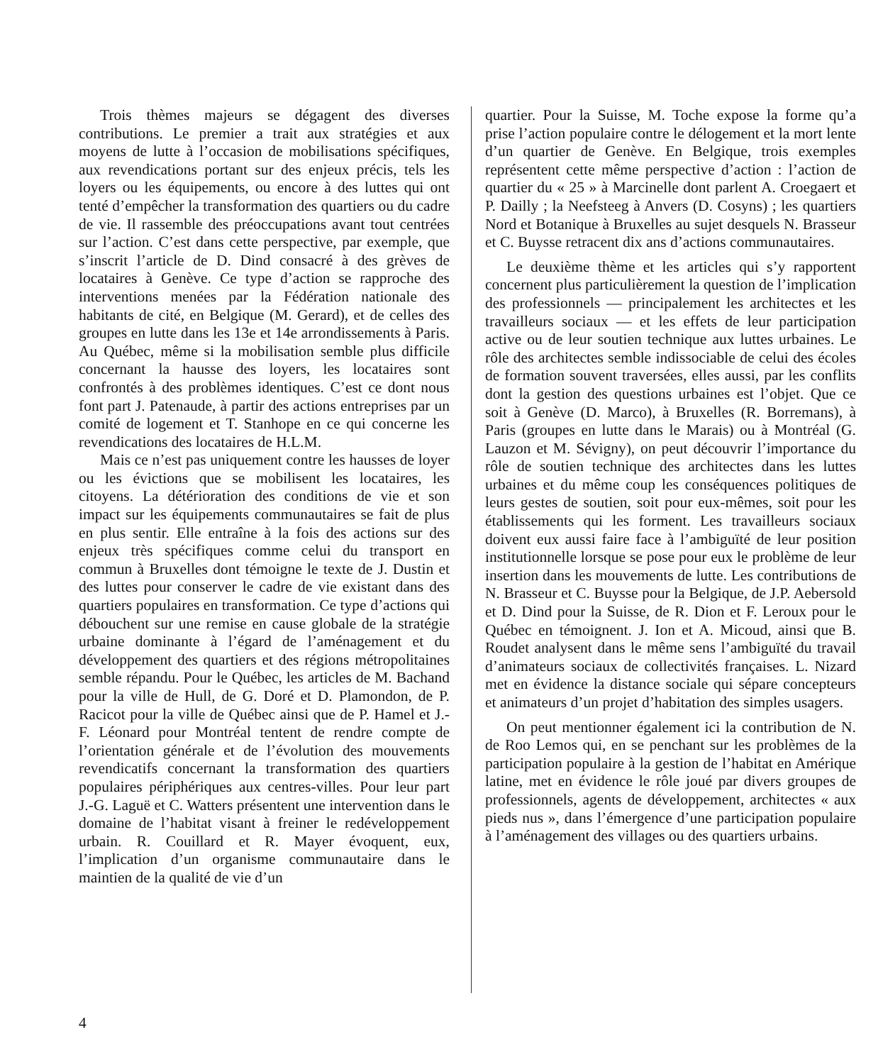Trois thèmes majeurs se dégagent des diverses contributions. Le premier a trait aux stratégies et aux moyens de lutte à l’occasion de mobilisations spécifiques, aux revendications portant sur des enjeux précis, tels les loyers ou les équipements, ou encore à des luttes qui ont tenté d’empêcher la transformation des quartiers ou du cadre de vie. Il rassemble des préoccupations avant tout centrées sur l’action. C’est dans cette perspective, par exemple, que s’inscrit l’article de D. Dind consacré à des grèves de locataires à Genève. Ce type d’action se rapproche des interventions menées par la Fédération nationale des habitants de cité, en Belgique (M. Gerard), et de celles des groupes en lutte dans les 13e et 14e arrondissements à Paris. Au Québec, même si la mobilisation semble plus difficile concernant la hausse des loyers, les locataires sont confrontés à des problèmes identiques. C’est ce dont nous font part J. Patenaude, à partir des actions entreprises par un comité de logement et T. Stanhope en ce qui concerne les revendications des locataires de H.L.M.
Mais ce n’est pas uniquement contre les hausses de loyer ou les évictions que se mobilisent les locataires, les citoyens. La détérioration des conditions de vie et son impact sur les équipements communautaires se fait de plus en plus sentir. Elle entraîne à la fois des actions sur des enjeux très spécifiques comme celui du transport en commun à Bruxelles dont témoigne le texte de J. Dustin et des luttes pour conserver le cadre de vie existant dans des quartiers populaires en transformation. Ce type d’actions qui débouchent sur une remise en cause globale de la stratégie urbaine dominante à l’égard de l’aménagement et du développement des quartiers et des régions métropolitaines semble répandu. Pour le Québec, les articles de M. Bachand pour la ville de Hull, de G. Doré et D. Plamondon, de P. Racicot pour la ville de Québec ainsi que de P. Hamel et J.-F. Léonard pour Montréal tentent de rendre compte de l’orientation générale et de l’évolution des mouvements revendicatifs concernant la transformation des quartiers populaires périphériques aux centres-villes. Pour leur part J.-G. Laguë et C. Watters présentent une intervention dans le domaine de l’habitat visant à freiner le redéveloppement urbain. R. Couillard et R. Mayer évoquent, eux, l’implication d’un organisme communautaire dans le maintien de la qualité de vie d’un
quartier. Pour la Suisse, M. Toche expose la forme qu’a prise l’action populaire contre le délogement et la mort lente d’un quartier de Genève. En Belgique, trois exemples représentent cette même perspective d’action : l’action de quartier du « 25 » à Marcinelle dont parlent A. Croegaert et P. Dailly ; la Neefsteeg à Anvers (D. Cosyns) ; les quartiers Nord et Botanique à Bruxelles au sujet desquels N. Brasseur et C. Buysse retracent dix ans d’actions communautaires.
Le deuxième thème et les articles qui s’y rapportent concernent plus particulièrement la question de l’implication des professionnels — principalement les architectes et les travailleurs sociaux — et les effets de leur participation active ou de leur soutien technique aux luttes urbaines. Le rôle des architectes semble indissociable de celui des écoles de formation souvent traversées, elles aussi, par les conflits dont la gestion des questions urbaines est l’objet. Que ce soit à Genève (D. Marco), à Bruxelles (R. Borremans), à Paris (groupes en lutte dans le Marais) ou à Montréal (G. Lauzon et M. Sévigny), on peut découvrir l’importance du rôle de soutien technique des architectes dans les luttes urbaines et du même coup les conséquences politiques de leurs gestes de soutien, soit pour eux-mêmes, soit pour les établissements qui les forment. Les travailleurs sociaux doivent eux aussi faire face à l’ambiguïté de leur position institutionnelle lorsque se pose pour eux le problème de leur insertion dans les mouvements de lutte. Les contributions de N. Brasseur et C. Buysse pour la Belgique, de J.P. Aebersold et D. Dind pour la Suisse, de R. Dion et F. Leroux pour le Québec en témoignent. J. Ion et A. Micoud, ainsi que B. Roudet analysent dans le même sens l’ambiguïté du travail d’animateurs sociaux de collectivités françaises. L. Nizard met en évidence la distance sociale qui sépare concepteurs et animateurs d’un projet d’habitation des simples usagers.
On peut mentionner également ici la contribution de N. de Roo Lemos qui, en se penchant sur les problèmes de la participation populaire à la gestion de l’habitat en Amérique latine, met en évidence le rôle joué par divers groupes de professionnels, agents de développement, architectes « aux pieds nus », dans l’émergence d’une participation populaire à l’aménagement des villages ou des quartiers urbains.
4